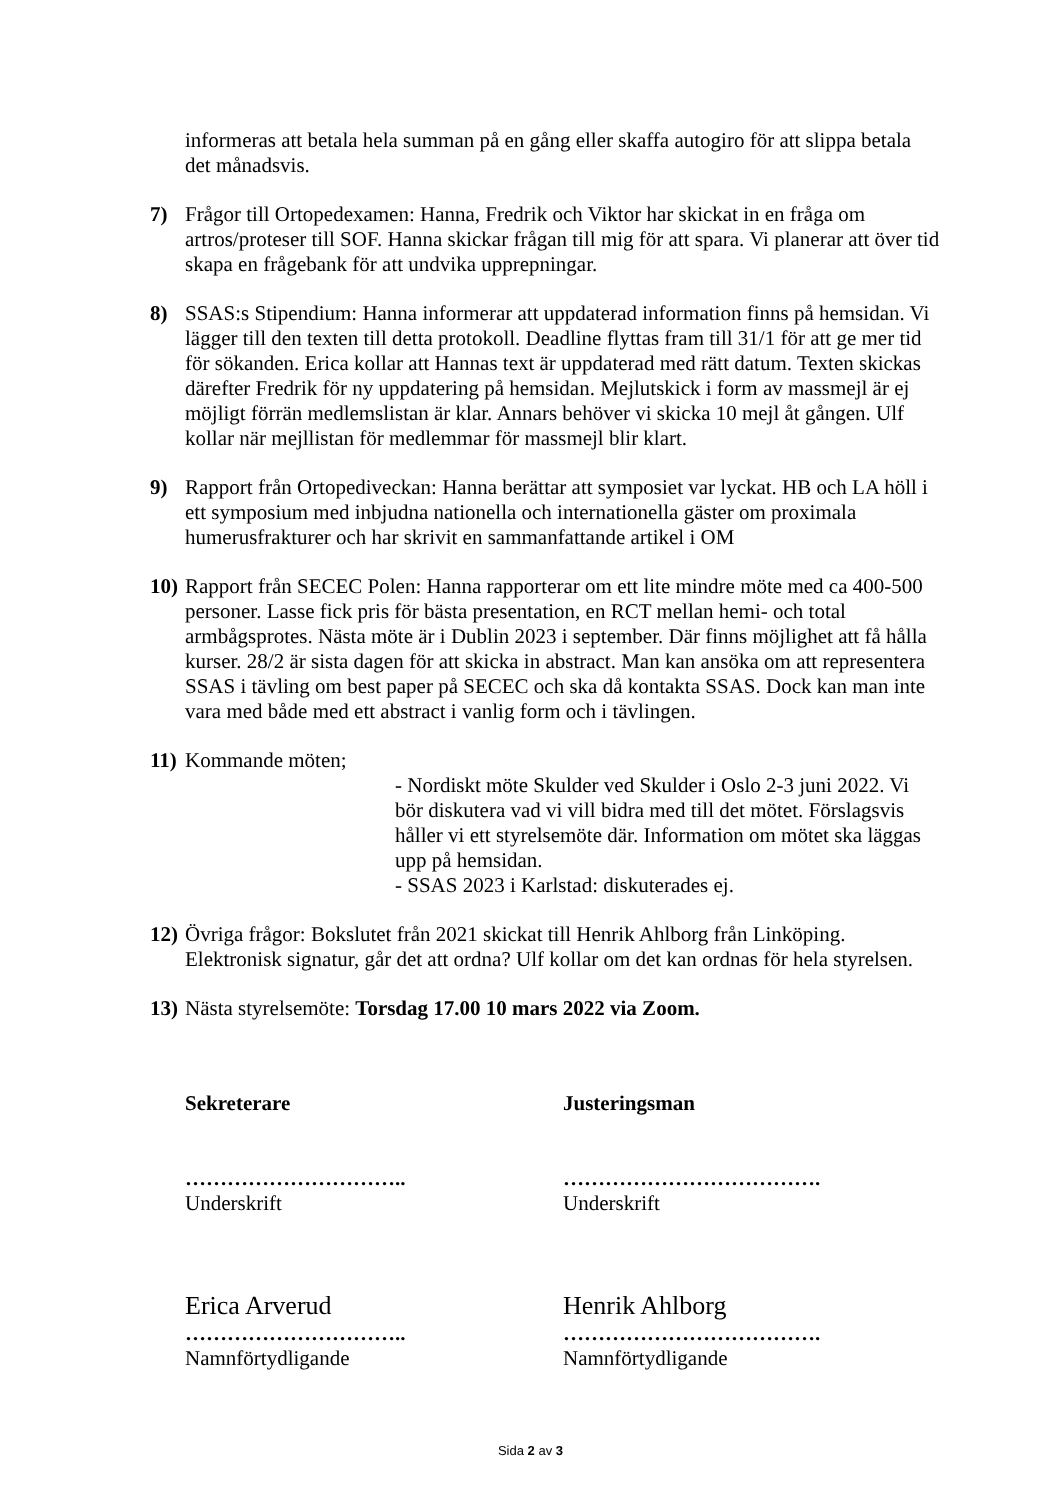informeras att betala hela summan på en gång eller skaffa autogiro för att slippa betala det månadsvis.
7) Frågor till Ortopedexamen: Hanna, Fredrik och Viktor har skickat in en fråga om artros/proteser till SOF. Hanna skickar frågan till mig för att spara. Vi planerar att över tid skapa en frågebank för att undvika upprepningar.
8) SSAS:s Stipendium: Hanna informerar att uppdaterad information finns på hemsidan. Vi lägger till den texten till detta protokoll. Deadline flyttas fram till 31/1 för att ge mer tid för sökanden. Erica kollar att Hannas text är uppdaterad med rätt datum. Texten skickas därefter Fredrik för ny uppdatering på hemsidan. Mejlutskick i form av massmejl är ej möjligt förrän medlemslistan är klar. Annars behöver vi skicka 10 mejl åt gången. Ulf kollar när mejllistan för medlemmar för massmejl blir klart.
9) Rapport från Ortopediveckan: Hanna berättar att symposiet var lyckat. HB och LA höll i ett symposium med inbjudna nationella och internationella gäster om proximala humerusfrakturer och har skrivit en sammanfattande artikel i OM
10)
Rapport från SECEC Polen: Hanna rapporterar om ett lite mindre möte med ca 400-500 personer. Lasse fick pris för bästa presentation, en RCT mellan hemi- och total armbågsprotes. Nästa möte är i Dublin 2023 i september. Där finns möjlighet att få hålla kurser. 28/2 är sista dagen för att skicka in abstract. Man kan ansöka om att representera SSAS i tävling om best paper på SECEC och ska då kontakta SSAS. Dock kan man inte vara med både med ett abstract i vanlig form och i tävlingen.
11)
Kommande möten;
- Nordiskt möte Skulder ved Skulder i Oslo 2-3 juni 2022. Vi bör diskutera vad vi vill bidra med till det mötet. Förslagsvis håller vi ett styrelsemöte där. Information om mötet ska läggas upp på hemsidan.
- SSAS 2023 i Karlstad: diskuterades ej.
12)
Övriga frågor: Bokslutet från 2021 skickat till Henrik Ahlborg från Linköping. Elektronisk signatur, går det att ordna? Ulf kollar om det kan ordnas för hela styrelsen.
13)
Nästa styrelsemöte: Torsdag 17.00 10 mars 2022 via Zoom.
Sekreterare
…………………………..
Underskrift
Erica Arverud
…………………………..
Namnförtydligande
Justeringsman
……………………………….
Underskrift
Henrik Ahlborg
……………………………….
Namnförtydligande
Sida 2 av 3